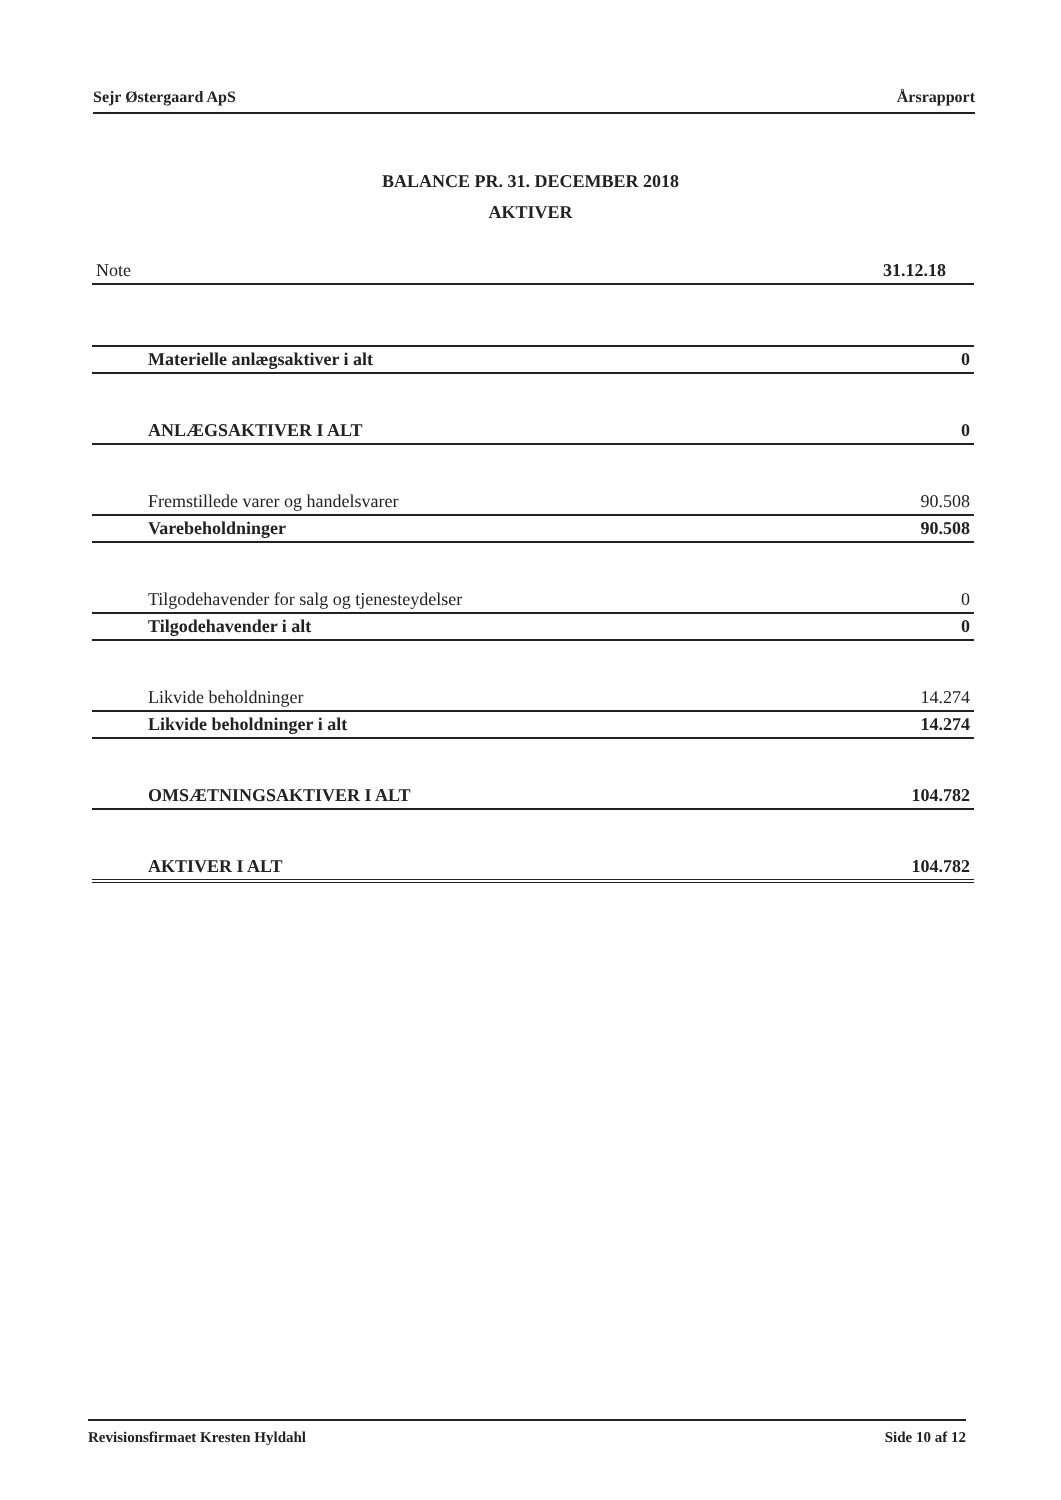Sejr Østergaard ApS Årsrapport
BALANCE PR. 31. DECEMBER 2018
AKTIVER
| Note | 31.12.18 |
| Materielle anlægsaktiver i alt | 0 |
| ANLÆGSAKTIVER I ALT | 0 |
| Fremstillede varer og handelsvarer | 90.508 |
| Varebeholdninger | 90.508 |
| Tilgodehavender for salg og tjenesteydelser | 0 |
| Tilgodehavender i alt | 0 |
| Likvide beholdninger | 14.274 |
| Likvide beholdninger i alt | 14.274 |
| OMSÆTNINGSAKTIVER I ALT | 104.782 |
| AKTIVER I ALT | 104.782 |
Revisionsfirmaet Kresten Hyldahl Side 10 af 12